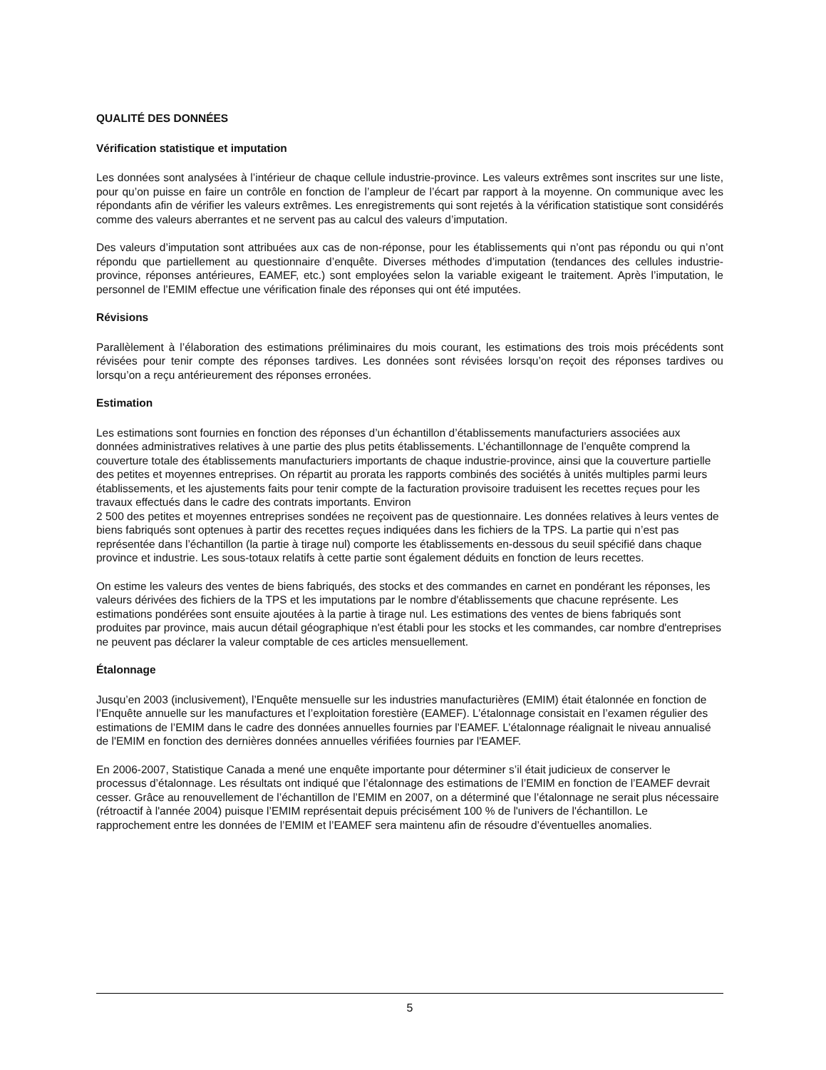QUALITÉ DES DONNÉES
Vérification statistique et imputation
Les données sont analysées à l’intérieur de chaque cellule industrie-province. Les valeurs extrêmes sont inscrites sur une liste, pour qu’on puisse en faire un contrôle en fonction de l’ampleur de l’écart par rapport à la moyenne. On communique avec les répondants afin de vérifier les valeurs extrêmes. Les enregistrements qui sont rejetés à la vérification statistique sont considérés comme des valeurs aberrantes et ne servent pas au calcul des valeurs d’imputation.
Des valeurs d’imputation sont attribuées aux cas de non-réponse, pour les établissements qui n’ont pas répondu ou qui n’ont répondu que partiellement au questionnaire d’enquête. Diverses méthodes d’imputation (tendances des cellules industrie-province, réponses antérieures, EAMEF, etc.) sont employées selon la variable exigeant le traitement. Après l’imputation, le personnel de l’EMIM effectue une vérification finale des réponses qui ont été imputées.
Révisions
Parallèlement à l’élaboration des estimations préliminaires du mois courant, les estimations des trois mois précédents sont révisées pour tenir compte des réponses tardives. Les données sont révisées lorsqu’on reçoit des réponses tardives ou lorsqu’on a reçu antérieurement des réponses erronées.
Estimation
Les estimations sont fournies en fonction des réponses d’un échantillon d’établissements manufacturiers associées aux données administratives relatives à une partie des plus petits établissements. L’échantillonnage de l’enquête comprend la couverture totale des établissements manufacturiers importants de chaque industrie-province, ainsi que la couverture partielle des petites et moyennes entreprises. On répartit au prorata les rapports combinés des sociétés à unités multiples parmi leurs établissements, et les ajustements faits pour tenir compte de la facturation provisoire traduisent les recettes reçues pour les travaux effectués dans le cadre des contrats importants. Environ
2 500 des petites et moyennes entreprises sondées ne reçoivent pas de questionnaire. Les données relatives à leurs ventes de biens fabriqués sont optenues à partir des recettes reçues indiquées dans les fichiers de la TPS. La partie qui n’est pas représentée dans l’échantillon (la partie à tirage nul) comporte les établissements en-dessous du seuil spécifié dans chaque province et industrie. Les sous-totaux relatifs à cette partie sont également déduits en fonction de leurs recettes.
On estime les valeurs des ventes de biens fabriqués, des stocks et des commandes en carnet en pondérant les réponses, les valeurs dérivées des fichiers de la TPS et les imputations par le nombre d'établissements que chacune représente. Les estimations pondérées sont ensuite ajoutées à la partie à tirage nul. Les estimations des ventes de biens fabriqués sont produites par province, mais aucun détail géographique n'est établi pour les stocks et les commandes, car nombre d'entreprises ne peuvent pas déclarer la valeur comptable de ces articles mensuellement.
Étalonnage
Jusqu’en 2003 (inclusivement), l’Enquête mensuelle sur les industries manufacturières (EMIM) était étalonnée en fonction de l’Enquête annuelle sur les manufactures et l’exploitation forestière (EAMEF). L’étalonnage consistait en l’examen régulier des estimations de l’EMIM dans le cadre des données annuelles fournies par l’EAMEF. L’étalonnage réalignait le niveau annualisé de l'EMIM en fonction des dernières données annuelles vérifiées fournies par l'EAMEF.
En 2006-2007, Statistique Canada a mené une enquête importante pour déterminer s’il était judicieux de conserver le processus d’étalonnage. Les résultats ont indiqué que l’étalonnage des estimations de l’EMIM en fonction de l’EAMEF devrait cesser. Grâce au renouvellement de l’échantillon de l’EMIM en 2007, on a déterminé que l’étalonnage ne serait plus nécessaire (rétroactif à l'année 2004) puisque l’EMIM représentait depuis précisément 100 % de l'univers de l'échantillon. Le rapprochement entre les données de l’EMIM et l’EAMEF sera maintenu afin de résoudre d’éventuelles anomalies.
5